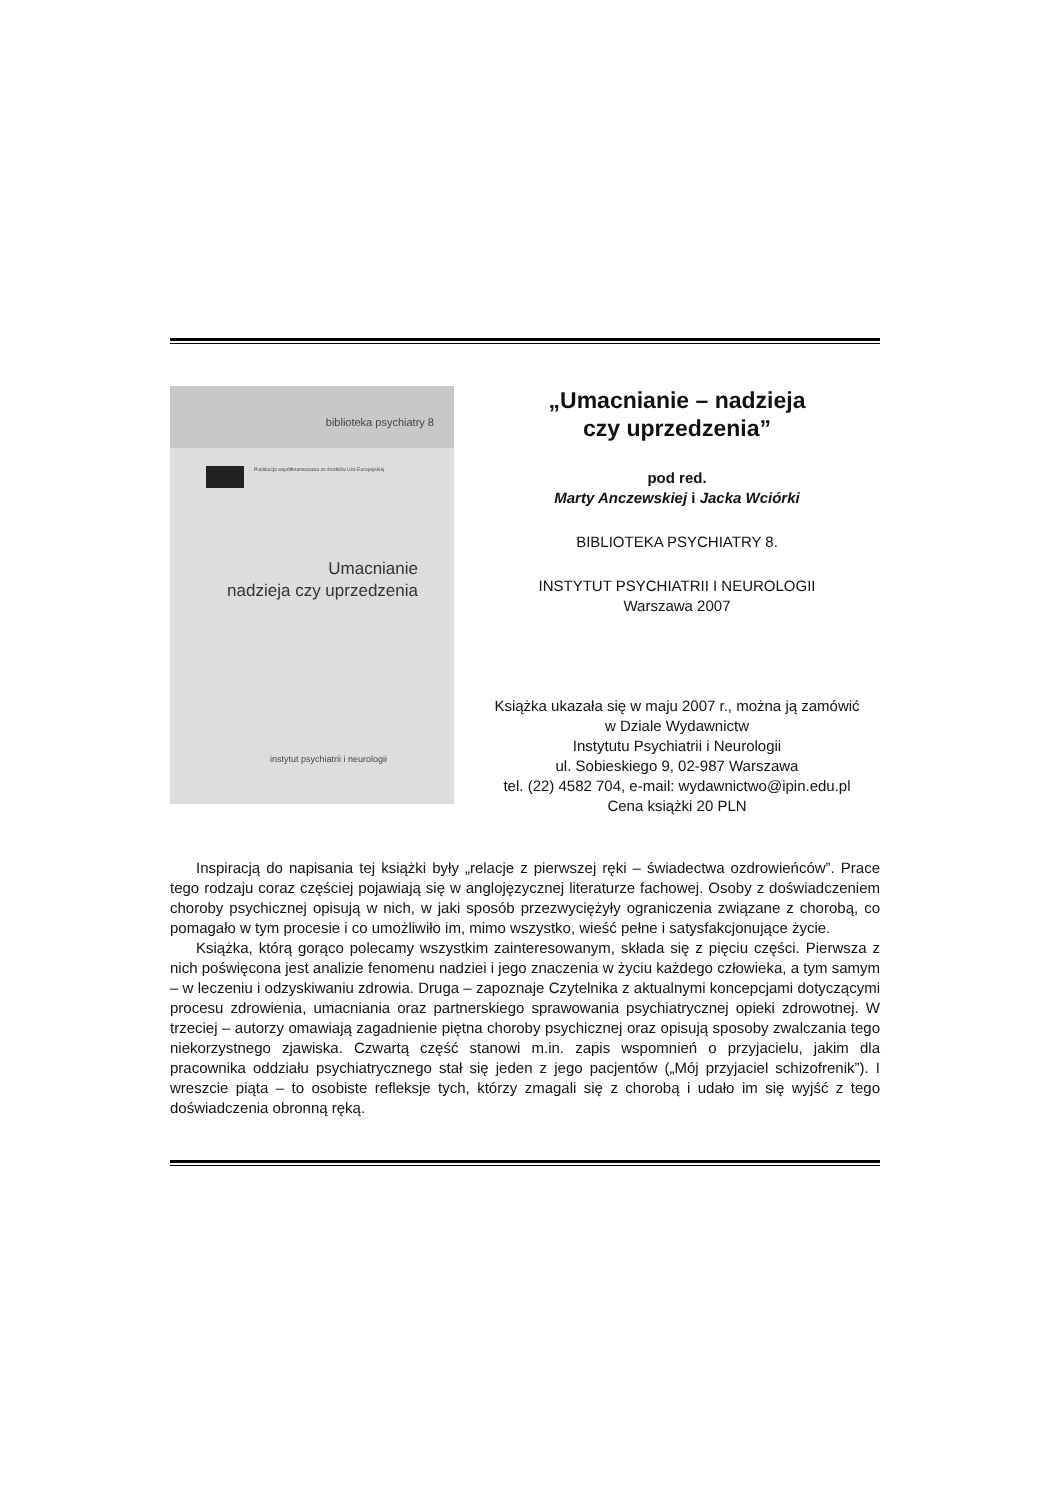biblioteka psychiatry 8
Publikacja współfinansowana ze środków Unii Europejskiej
Umacnianie
nadzieja czy uprzedzenia
instytut psychiatrii i neurologii
„Umacnianie – nadzieja
czy uprzedzenia”
pod red.
Marty Anczewskiej i Jacka Wciórki
BIBLIOTEKA PSYCHIATRY 8.
INSTYTUT PSYCHIATRII I NEUROLOGII
Warszawa 2007
Książka ukazała się w maju 2007 r., można ją zamówić
w Dziale Wydawnictw
Instytutu Psychiatrii i Neurologii
ul. Sobieskiego 9, 02-987 Warszawa
tel. (22) 4582 704, e-mail: wydawnictwo@ipin.edu.pl
Cena książki 20 PLN
Inspiracją do napisania tej książki były „relacje z pierwszej ręki – świadectwa ozdrowieńców”. Prace tego rodzaju coraz częściej pojawiają się w anglojęzycznej literaturze fachowej. Osoby z doświadczeniem choroby psychicznej opisują w nich, w jaki sposób przezwyciężyły ograniczenia związane z chorobą, co pomagało w tym procesie i co umożliwiło im, mimo wszystko, wieść pełne i satysfakcjonujące życie.
Książka, którą gorąco polecamy wszystkim zainteresowanym, składa się z pięciu części. Pierwsza z nich poświęcona jest analizie fenomenu nadziei i jego znaczenia w życiu każdego człowieka, a tym samym – w leczeniu i odzyskiwaniu zdrowia. Druga – zapoznaje Czytelnika z aktualnymi koncepcjami dotyczącymi procesu zdrowienia, umacniania oraz partnerskiego sprawowania psychiatrycznej opieki zdrowotnej. W trzeciej – autorzy omawiają zagadnienie piętna choroby psychicznej oraz opisują sposoby zwalczania tego niekorzystnego zjawiska. Czwartą część stanowi m.in. zapis wspomnień o przyjacielu, jakim dla pracownika oddziału psychiatrycznego stał się jeden z jego pacjentów („Mój przyjaciel schizofrenik”). I wreszcie piąta – to osobiste refleksje tych, którzy zmagali się z chorobą i udało im się wyjść z tego doświadczenia obronną ręką.